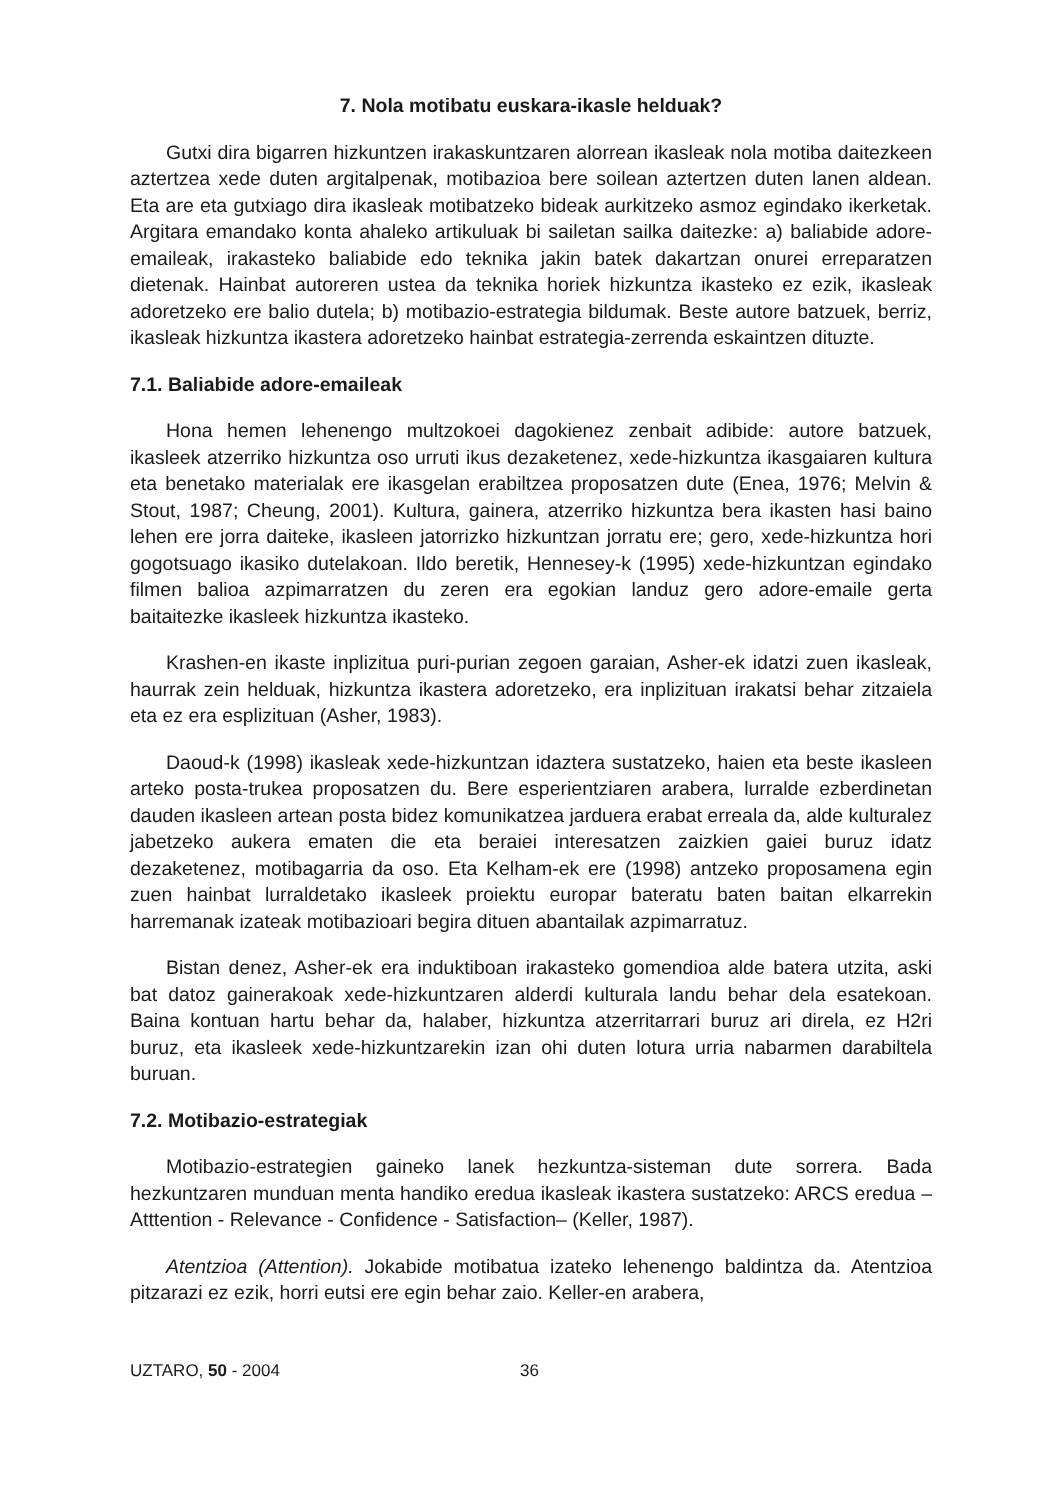7. Nola motibatu euskara-ikasle helduak?
Gutxi dira bigarren hizkuntzen irakaskuntzaren alorrean ikasleak nola motiba daitezkeen aztertzea xede duten argitalpenak, motibazioa bere soilean aztertzen duten lanen aldean. Eta are eta gutxiago dira ikasleak motibatzeko bideak aurkitzeko asmoz egindako ikerketak. Argitara emandako konta ahaleko artikuluak bi sailetan sailka daitezke: a) baliabide adore-emaileak, irakasteko baliabide edo teknika jakin batek dakartzan onurei erreparatzen dietenak. Hainbat autoreren ustea da teknika horiek hizkuntza ikasteko ez ezik, ikasleak adoretzeko ere balio dutela; b) motibazio-estrategia bildumak. Beste autore batzuek, berriz, ikasleak hizkuntza ikastera adoretzeko hainbat estrategia-zerrenda eskaintzen dituzte.
7.1. Baliabide adore-emaileak
Hona hemen lehenengo multzokoei dagokienez zenbait adibide: autore batzuek, ikasleek atzerriko hizkuntza oso urruti ikus dezaketenez, xede-hizkuntza ikasgaiaren kultura eta benetako materialak ere ikasgelan erabiltzea proposatzen dute (Enea, 1976; Melvin & Stout, 1987; Cheung, 2001). Kultura, gainera, atzerriko hizkuntza bera ikasten hasi baino lehen ere jorra daiteke, ikasleen jatorrizko hizkuntzan jorratu ere; gero, xede-hizkuntza hori gogotsuago ikasiko dutelakoan. Ildo beretik, Hennesey-k (1995) xede-hizkuntzan egindako filmen balioa azpimarratzen du zeren era egokian landuz gero adore-emaile gerta baitaitezke ikasleek hizkuntza ikasteko.
Krashen-en ikaste inplizitua puri-purian zegoen garaian, Asher-ek idatzi zuen ikasleak, haurrak zein helduak, hizkuntza ikastera adoretzeko, era inplizituan irakatsi behar zitzaiela eta ez era esplizituan (Asher, 1983).
Daoud-k (1998) ikasleak xede-hizkuntzan idaztera sustatzeko, haien eta beste ikasleen arteko posta-trukea proposatzen du. Bere esperientziaren arabera, lurralde ezberdinetan dauden ikasleen artean posta bidez komunikatzea jarduera erabat erreala da, alde kulturalez jabetzeko aukera ematen die eta beraiei interesatzen zaizkien gaiei buruz idatz dezaketenez, motibagarria da oso. Eta Kelham-ek ere (1998) antzeko proposamena egin zuen hainbat lurraldetako ikasleek proiektu europar bateratu baten baitan elkarrekin harremanak izateak motibazioari begira dituen abantailak azpimarratuz.
Bistan denez, Asher-ek era induktiboan irakasteko gomendioa alde batera utzita, aski bat datoz gainerakoak xede-hizkuntzaren alderdi kulturala landu behar dela esatekoan. Baina kontuan hartu behar da, halaber, hizkuntza atzerritarrari buruz ari direla, ez H2ri buruz, eta ikasleek xede-hizkuntzarekin izan ohi duten lotura urria nabarmen darabiltela buruan.
7.2. Motibazio-estrategiak
Motibazio-estrategien gaineko lanek hezkuntza-sisteman dute sorrera. Bada hezkuntzaren munduan menta handiko eredua ikasleak ikastera sustatzeko: ARCS eredua –Atttention - Relevance - Confidence - Satisfaction– (Keller, 1987).
Atentzioa (Attention). Jokabide motibatua izateko lehenengo baldintza da. Atentzioa pitzarazi ez ezik, horri eutsi ere egin behar zaio. Keller-en arabera,
UZTARO, 50 - 2004 36